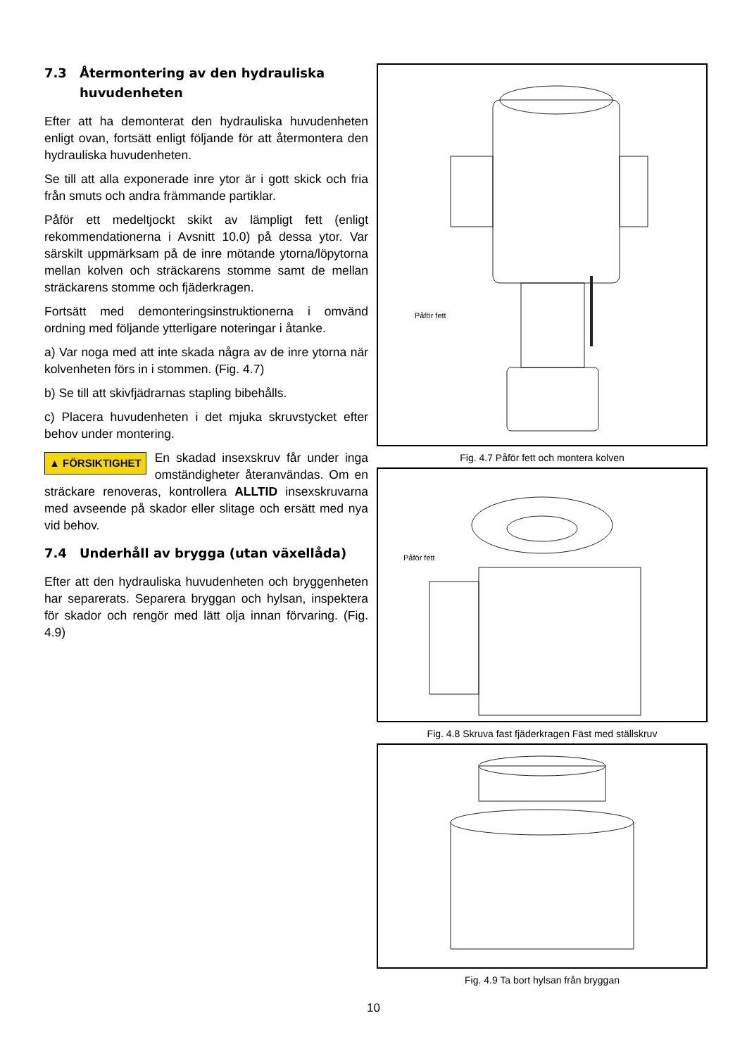7.3 Återmontering av den hydrauliska huvudenheten
Efter att ha demonterat den hydrauliska huvudenheten enligt ovan, fortsätt enligt följande för att återmontera den hydrauliska huvudenheten.
Se till att alla exponerade inre ytor är i gott skick och fria från smuts och andra främmande partiklar.
Påför ett medeltjockt skikt av lämpligt fett (enligt rekommendationerna i Avsnitt 10.0) på dessa ytor. Var särskilt uppmärksam på de inre mötande ytorna/löpytorna mellan kolven och sträckarens stomme samt de mellan sträckarens stomme och fjäderkragen.
Fortsätt med demonteringsinstruktionerna i omvänd ordning med följande ytterligare noteringar i åtanke.
a) Var noga med att inte skada några av de inre ytorna när kolvenheten förs in i stommen. (Fig. 4.7)
b) Se till att skivfjädrarnas stapling bibehålls.
c) Placera huvudenheten i det mjuka skruvstycket efter behov under montering.
▲ FÖRSIKTIGHET En skadad insexskruv får under inga omständigheter återanvändas. Om en sträckare renoveras, kontrollera ALLTID insexskruvarna med avseende på skador eller slitage och ersätt med nya vid behov.
7.4 Underhåll av brygga (utan växellåda)
Efter att den hydrauliska huvudenheten och bryggenheten har separerats. Separera bryggan och hylsan, inspektera för skador och rengör med lätt olja innan förvaring. (Fig. 4.9)
Påför fett
Fig. 4.7 Påför fett och montera kolven
Påför fett
Fig. 4.8 Skruva fast fjäderkragen Fäst med ställskruv
Fig. 4.9 Ta bort hylsan från bryggan
10